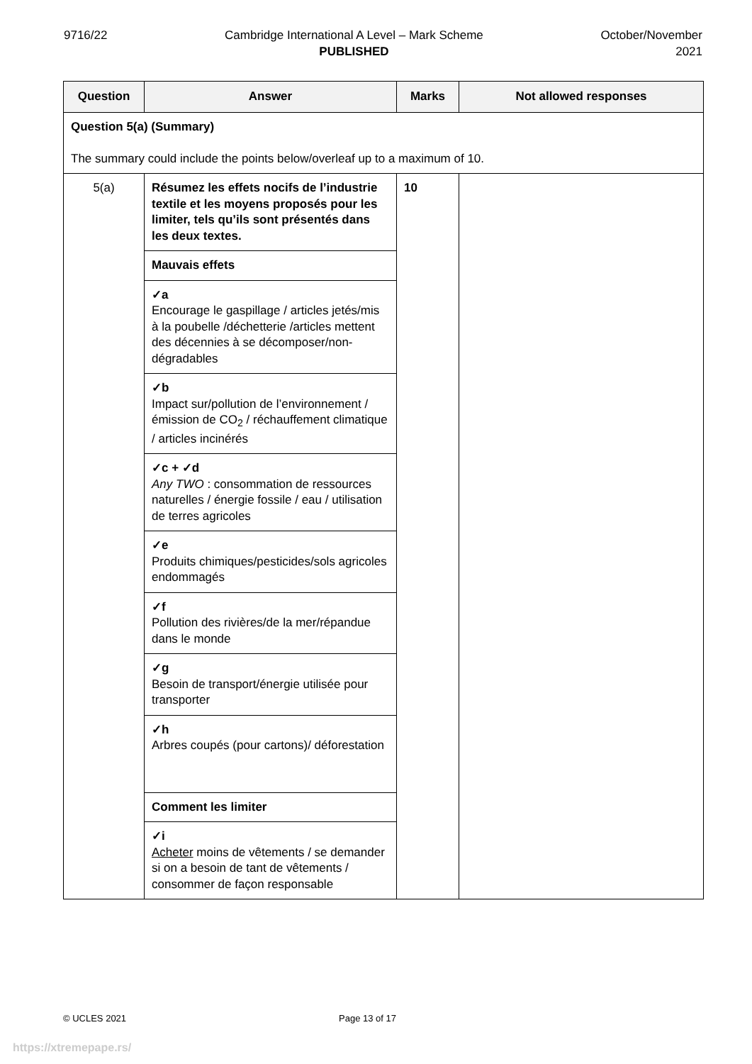9716/22 Cambridge International A Level – Mark Scheme
PUBLISHED
October/November
2021
| Question | Answer | Marks | Not allowed responses |
| --- | --- | --- | --- |
| Question 5(a) (Summary) The summary could include the points below/overleaf up to a maximum of 10. | | | |
| 5(a) | Résumez les effets nocifs de l’industrie textile et les moyens proposés pour les limiter, tels qu’ils sont présentés dans les deux textes. | 10 | |
| | Mauvais effets | | |
| | ✓a Encourage le gaspillage / articles jetés/mis à la poubelle /déchetterie /articles mettent des décennies à se décomposer/non-dégradables | | |
| | ✓b Impact sur/pollution de l’environnement / émission de CO<sub>2</sub> / réchauffement climatique / articles incinérés | | |
| | ✓c + ✓d Any TWO : consommation de ressources naturelles / énergie fossile / eau / utilisation de terres agricoles | | |
| | ✓e Produits chimiques/pesticides/sols agricoles endommagés | | |
| | ✓f Pollution des rivières/de la mer/répandue dans le monde | | |
| | ✓g Besoin de transport/énergie utilisée pour transporter | | |
| | ✓h Arbres coupés (pour cartons)/ déforestation | | |
| | Comment les limiter | | |
| | ✓i Acheter moins de vêtements / se demander si on a besoin de tant de vêtements / consommer de façon responsable | | |
© UCLES 2021 Page 13 of 17
https://xtremepape.rs/